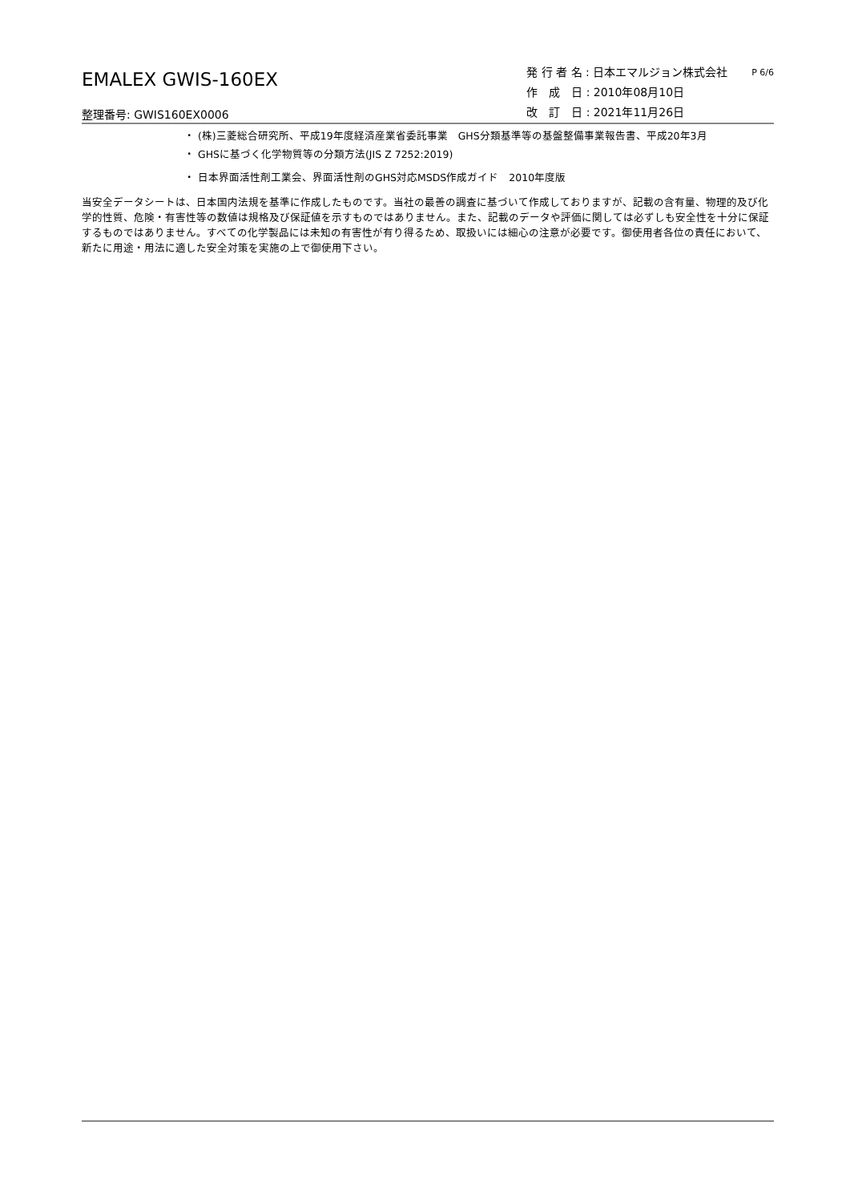EMALEX GWIS-160EX
整理番号: GWIS160EX0006
発 行 者 名 : 日本エマルジョン株式会社
作　成　日 : 2010年08月10日
改　訂　日 : 2021年11月26日
P 6/6
・ (株)三菱総合研究所、平成19年度経済産業省委託事業　GHS分類基準等の基盤整備事業報告書、平成20年3月
・ GHSに基づく化学物質等の分類方法(JIS Z 7252:2019)
・ 日本界面活性剤工業会、界面活性剤のGHS対応MSDS作成ガイド　2010年度版
当安全データシートは、日本国内法規を基準に作成したものです。当社の最善の調査に基づいて作成しておりますが、記載の含有量、物理的及び化学的性質、危険・有害性等の数値は規格及び保証値を示すものではありません。また、記載のデータや評価に関しては必ずしも安全性を十分に保証するものではありません。すべての化学製品には未知の有害性が有り得るため、取扱いには細心の注意が必要です。御使用者各位の責任において、新たに用途・用法に適した安全対策を実施の上で御使用下さい。